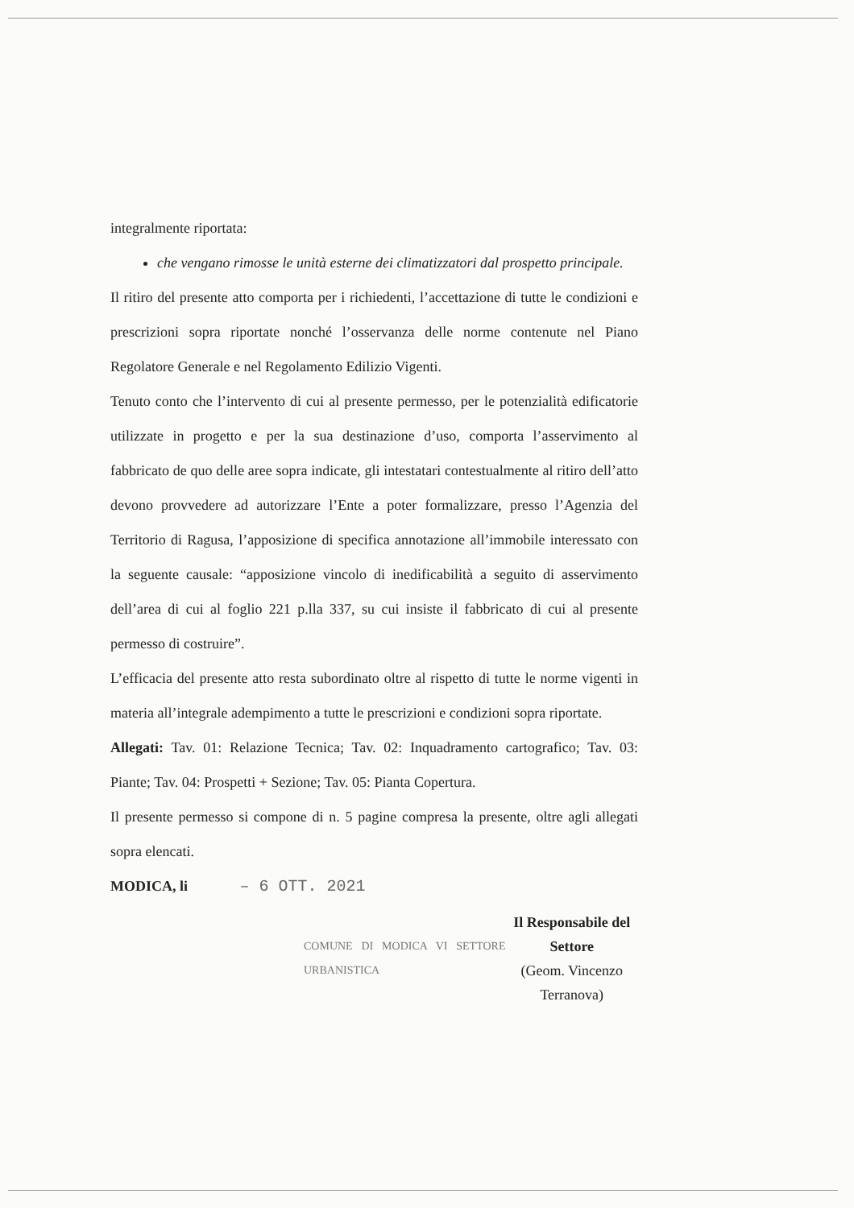integralmente riportata:
che vengano rimosse le unità esterne dei climatizzatori dal prospetto principale.
Il ritiro del presente atto comporta per i richiedenti, l’accettazione di tutte le condizioni e prescrizioni sopra riportate nonché l’osservanza delle norme contenute nel Piano Regolatore Generale e nel Regolamento Edilizio Vigenti.
Tenuto conto che l’intervento di cui al presente permesso, per le potenzialità edificatorie utilizzate in progetto e per la sua destinazione d’uso, comporta l’asservimento al fabbricato de quo delle aree sopra indicate, gli intestatari contestualmente al ritiro dell’atto devono provvedere ad autorizzare l’Ente a poter formalizzare, presso l’Agenzia del Territorio di Ragusa, l’apposizione di specifica annotazione all’immobile interessato con la seguente causale: “apposizione vincolo di inedificabilità a seguito di asservimento dell’area di cui al foglio 221 p.lla 337, su cui insiste il fabbricato di cui al presente permesso di costruire”.
L’efficacia del presente atto resta subordinato oltre al rispetto di tutte le norme vigenti in materia all’integrale adempimento a tutte le prescrizioni e condizioni sopra riportate.
Allegati: Tav. 01: Relazione Tecnica; Tav. 02: Inquadramento cartografico; Tav. 03: Piante; Tav. 04: Prospetti + Sezione; Tav. 05: Pianta Copertura.
Il presente permesso si compone di n. 5 pagine compresa la presente, oltre agli allegati sopra elencati.
MODICA, li – 6 OTT. 2021
COMUNE DI MODICA VI SETTORE URBANISTICA
Il Responsabile del Settore
(Geom. Vincenzo Terranova)